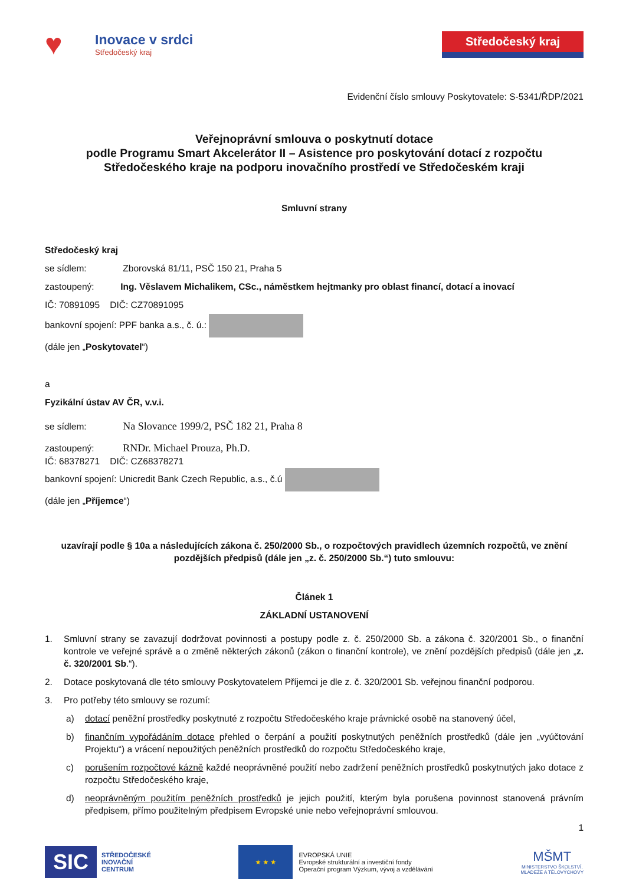♥
Inovace v srdci
Středočeský kraj
Středočeský kraj
Evidenční číslo smlouvy Poskytovatele: S-5341/ŘDP/2021
Veřejnoprávní smlouva o poskytnutí dotace
podle Programu Smart Akcelerátor II – Asistence pro poskytování dotací z rozpočtu Středočeského kraje na podporu inovačního prostředí ve Středočeském kraji
Smluvní strany
Středočeský kraj
se sídlem: Zborovská 81/11, PSČ 150 21, Praha 5
zastoupený: Ing. Věslavem Michalikem, CSc., náměstkem hejtmanky pro oblast financí, dotací a inovací
IČ: 70891095 DIČ: CZ70891095
bankovní spojení: PPF banka a.s., č. ú.:
(dále jen „Poskytovatel“)
a
Fyzikální ústav AV ČR, v.v.i.
se sídlem: Na Slovance 1999/2, PSČ 182 21, Praha 8
zastoupený: RNDr. Michael Prouza, Ph.D.
IČ: 68378271 DIČ: CZ68378271
bankovní spojení: Unicredit Bank Czech Republic, a.s., č.ú
(dále jen „Příjemce“)
uzavírají podle § 10a a následujících zákona č. 250/2000 Sb., o rozpočtových pravidlech územních rozpočtů, ve znění pozdějších předpisů (dále jen „z. č. 250/2000 Sb.“) tuto smlouvu:
Článek 1
ZÁKLADNÍ USTANOVENÍ
1. Smluvní strany se zavazují dodržovat povinnosti a postupy podle z. č. 250/2000 Sb. a zákona č. 320/2001 Sb., o finanční kontrole ve veřejné správě a o změně některých zákonů (zákon o finanční kontrole), ve znění pozdějších předpisů (dále jen „z. č. 320/2001 Sb.“).
2. Dotace poskytovaná dle této smlouvy Poskytovatelem Příjemci je dle z. č. 320/2001 Sb. veřejnou finanční podporou.
3. Pro potřeby této smlouvy se rozumí:
a) dotací peněžní prostředky poskytnuté z rozpočtu Středočeského kraje právnické osobě na stanovený účel,
b) finančním vypořádáním dotace přehled o čerpání a použití poskytnutých peněžních prostředků (dále jen „vyúčtování Projektu“) a vrácení nepoužitých peněžních prostředků do rozpočtu Středočeského kraje,
c) porušením rozpočtové kázně každé neoprávněné použití nebo zadržení peněžních prostředků poskytnutých jako dotace z rozpočtu Středočeského kraje,
d) neoprávněným použitím peněžních prostředků je jejich použití, kterým byla porušena povinnost stanovená právním předpisem, přímo použitelným předpisem Evropské unie nebo veřejnoprávní smlouvou.
1
SIC
STŘEDOČESKÉ
INOVAČNÍ
CENTRUM
★ ★ ★
EVROPSKÁ UNIE
Evropské strukturální a investiční fondy
Operační program Výzkum, vývoj a vzdělávání
MŠMT
MINISTERSTVO ŠKOLSTVÍ,
MLÁDEŽE A TĚLOVÝCHOVY